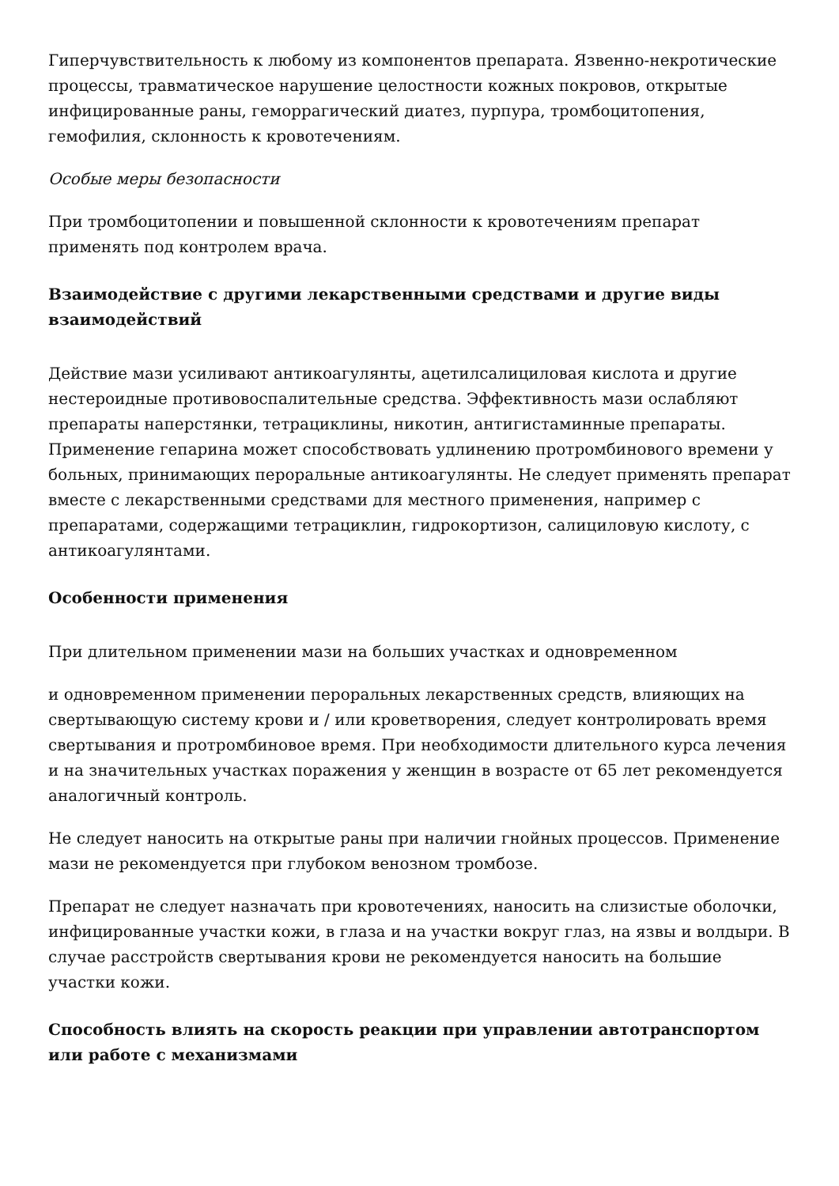Гиперчувствительность к любому из компонентов препарата. Язвенно-некротические процессы, травматическое нарушение целостности кожных покровов, открытые инфицированные раны, геморрагический диатез, пурпура, тромбоцитопения, гемофилия, склонность к кровотечениям.
Особые меры безопасности
При тромбоцитопении и повышенной склонности к кровотечениям препарат применять под контролем врача.
Взаимодействие с другими лекарственными средствами и другие виды взаимодействий
Действие мази усиливают антикоагулянты, ацетилсалициловая кислота и другие нестероидные противовоспалительные средства. Эффективность мази ослабляют препараты наперстянки, тетрациклины, никотин, антигистаминные препараты. Применение гепарина может способствовать удлинению протромбинового времени у больных, принимающих пероральные антикоагулянты. Не следует применять препарат вместе с лекарственными средствами для местного применения, например с препаратами, содержащими тетрациклин, гидрокортизон, салициловую кислоту, с антикоагулянтами.
Особенности применения
При длительном применении мази на больших участках и одновременном
и одновременном применении пероральных лекарственных средств, влияющих на свертывающую систему крови и / или кроветворения, следует контролировать время свертывания и протромбиновое время. При необходимости длительного курса лечения и на значительных участках поражения у женщин в возрасте от 65 лет рекомендуется аналогичный контроль.
Не следует наносить на открытые раны при наличии гнойных процессов. Применение мази не рекомендуется при глубоком венозном тромбозе.
Препарат не следует назначать при кровотечениях, наносить на слизистые оболочки, инфицированные участки кожи, в глаза и на участки вокруг глаз, на язвы и волдыри. В случае расстройств свертывания крови не рекомендуется наносить на большие участки кожи.
Способность влиять на скорость реакции при управлении автотранспортом или работе с механизмами